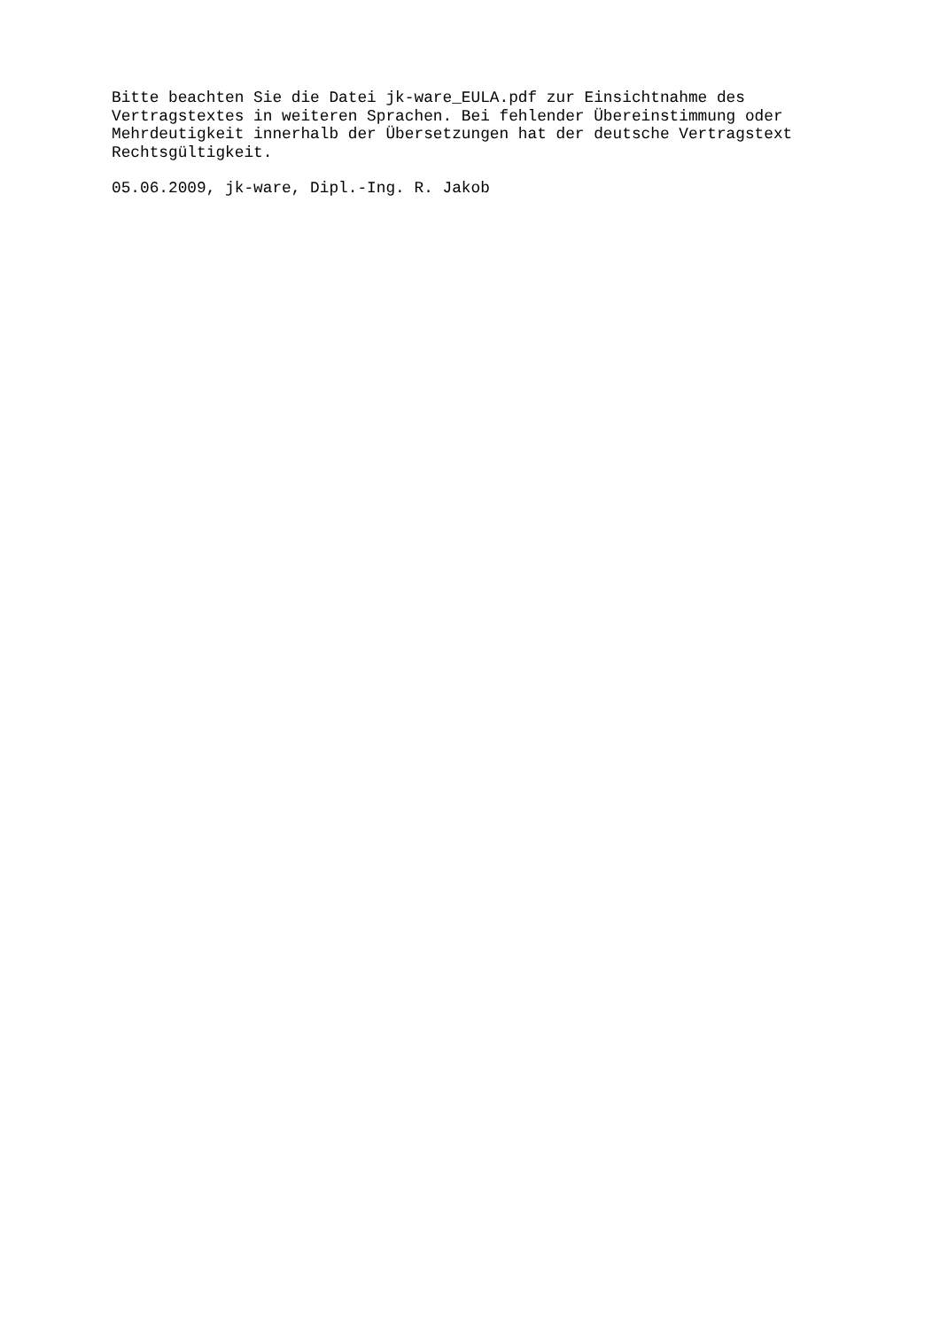Bitte beachten Sie die Datei jk-ware_EULA.pdf zur Einsichtnahme des Vertragstextes in weiteren Sprachen. Bei fehlender Übereinstimmung oder Mehrdeutigkeit innerhalb der Übersetzungen hat der deutsche Vertragstext Rechtsgültigkeit.
05.06.2009, jk-ware, Dipl.-Ing. R. Jakob